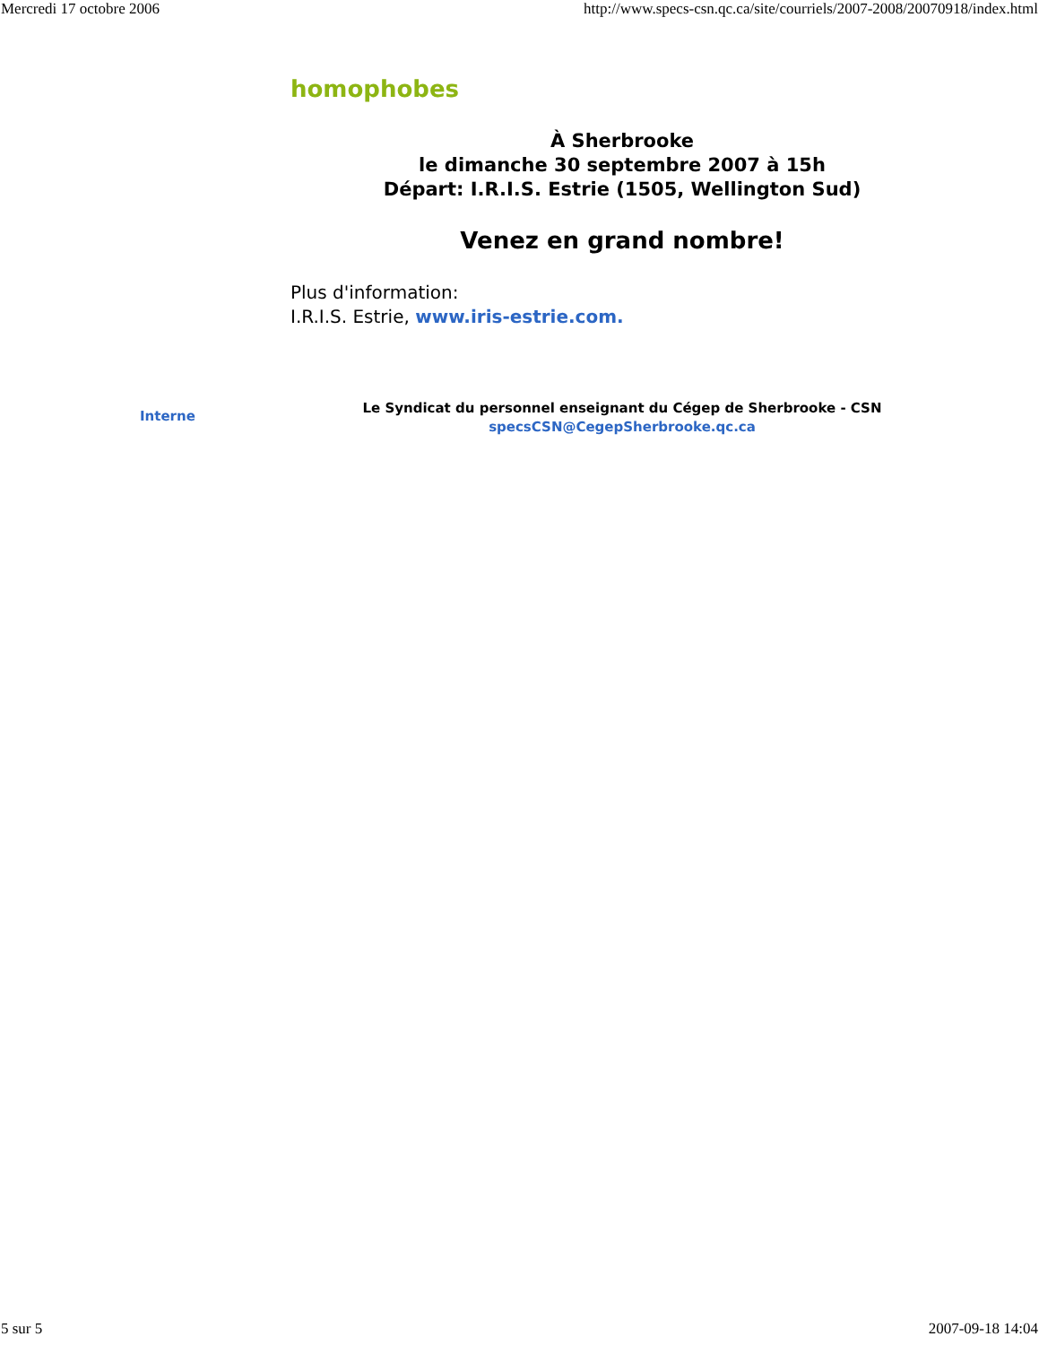Mercredi 17 octobre 2006 http://www.specs-csn.qc.ca/site/courriels/2007-2008/20070918/index.html
homophobes
À Sherbrooke
le dimanche 30 septembre 2007 à 15h
Départ: I.R.I.S. Estrie (1505, Wellington Sud)
Venez en grand nombre!
Plus d'information:
I.R.I.S. Estrie, www.iris-estrie.com.
Interne
Le Syndicat du personnel enseignant du Cégep de Sherbrooke - CSN
specsCSN@CegepSherbrooke.qc.ca
5 sur 5 2007-09-18 14:04